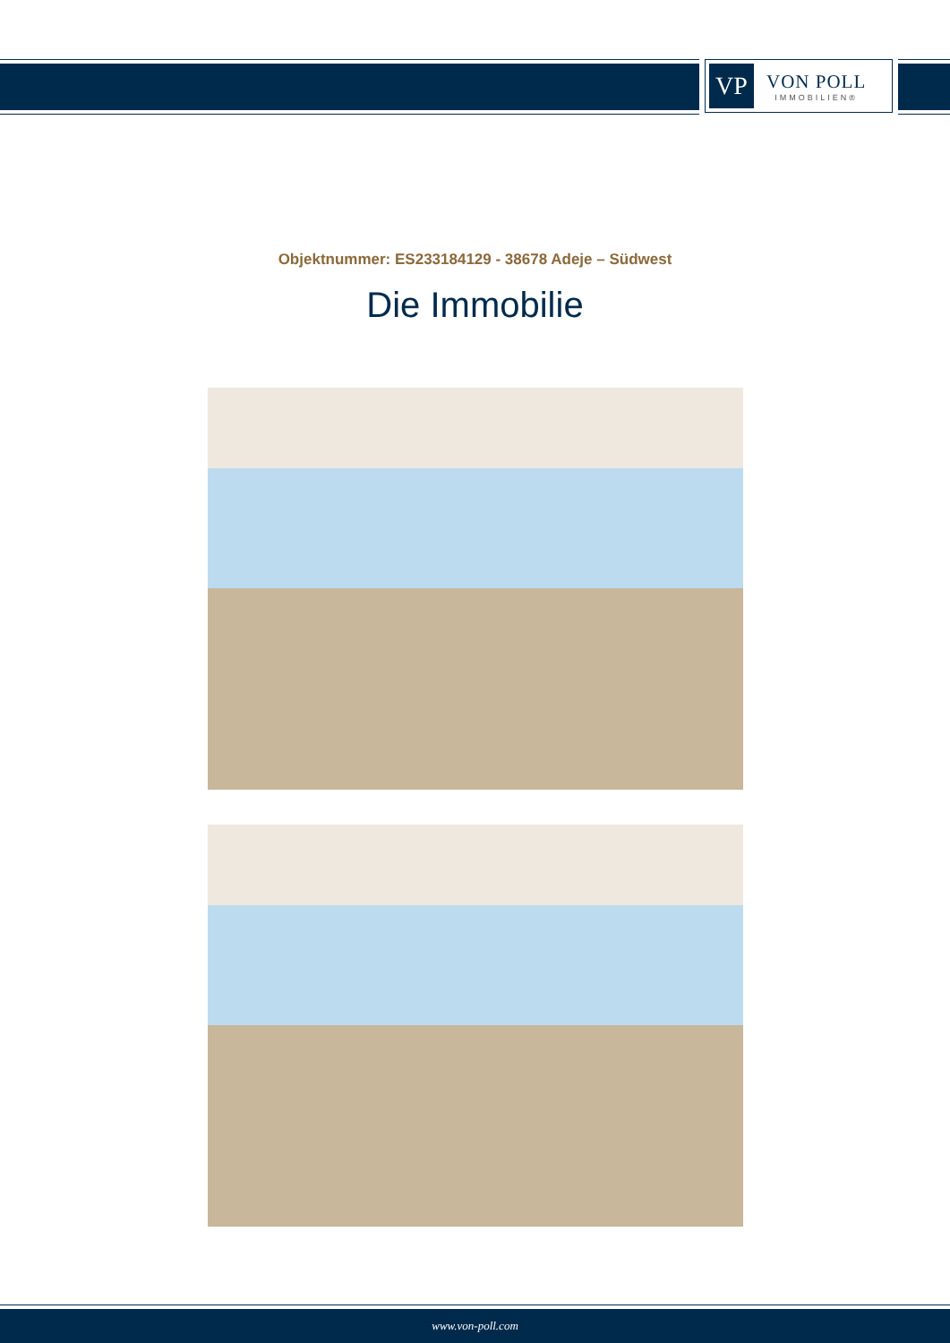VP
VON POLL
IMMOBILIEN®
Objektnummer: ES233184129 - 38678 Adeje – Südwest
Die Immobilie
www.von-poll.com